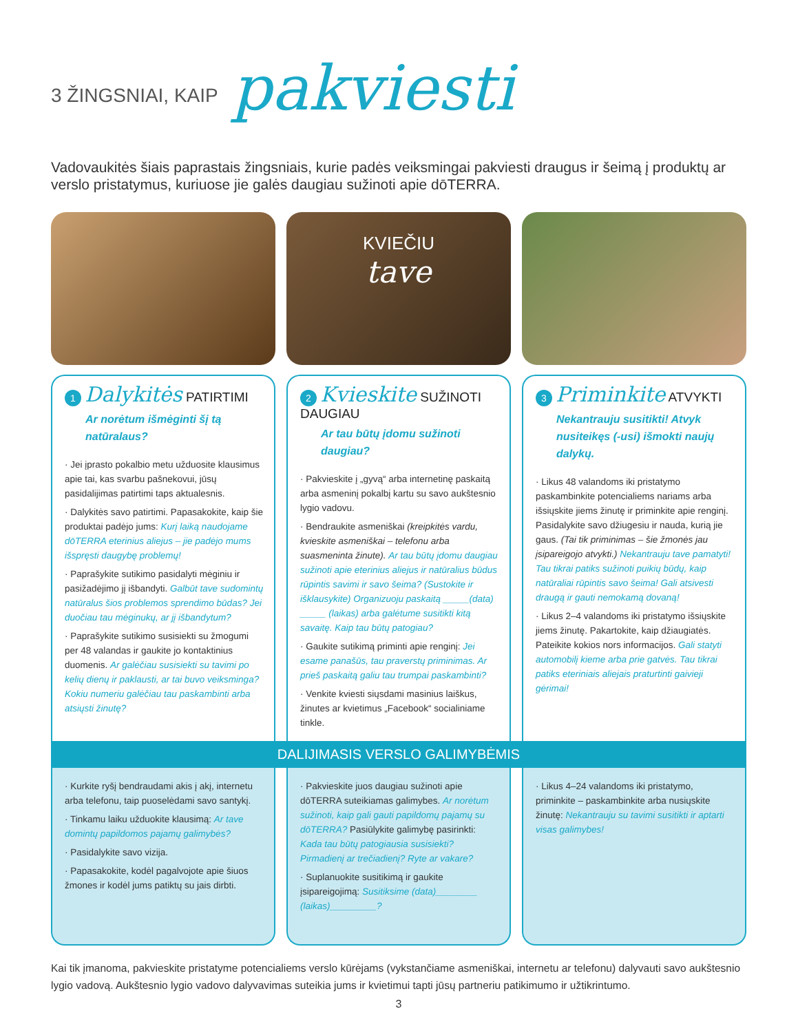3 ŽINGSNIAI, KAIP pakviesti
Vadovaukitės šiais paprastais žingsniais, kurie padės veiksmingai pakviesti draugus ir šeimą į produktų ar verslo pristatymus, kuriuose jie galės daugiau sužinoti apie dōTERRA.
KVIEČIU
tave
1 Dalykitės PATIRTIMI
Ar norėtum išmėginti šį tą natūralaus?
· Jei įprasto pokalbio metu užduosite klausimus apie tai, kas svarbu pašnekovui, jūsų pasidalijimas patirtimi taps aktualesnis.
· Dalykitės savo patirtimi. Papasakokite, kaip šie produktai padėjo jums: Kurį laiką naudojame dōTERRA eterinius aliejus – jie padėjo mums išspręsti daugybę problemų!
· Paprašykite sutikimo pasidalyti mėginiu ir pasižadėjimo jį išbandyti. Galbūt tave sudomintų natūralus šios problemos sprendimo būdas? Jei duočiau tau mėginukų, ar jį išbandytum?
· Paprašykite sutikimo susisiekti su žmogumi per 48 valandas ir gaukite jo kontaktinius duomenis. Ar galėčiau susisiekti su tavimi po kelių dienų ir paklausti, ar tai buvo veiksminga? Kokiu numeriu galėčiau tau paskambinti arba atsiųsti žinutę?
2 Kvieskite SUŽINOTI DAUGIAU
Ar tau būtų įdomu sužinoti daugiau?
· Pakvieskite į „gyvą“ arba internetinę paskaitą arba asmeninį pokalbį kartu su savo aukštesnio lygio vadovu.
· Bendraukite asmeniškai (kreipkitės vardu, kvieskite asmeniškai – telefonu arba suasmeninta žinute). Ar tau būtų įdomu daugiau sužinoti apie eterinius aliejus ir natūralius būdus rūpintis savimi ir savo šeima? (Sustokite ir išklausykite) Organizuoju paskaitą _____(data) _____ (laikas) arba galėtume susitikti kitą savaitę. Kaip tau būtų patogiau?
· Gaukite sutikimą priminti apie renginį: Jei esame panašūs, tau praverstų priminimas. Ar prieš paskaitą galiu tau trumpai paskambinti?
· Venkite kviesti siųsdami masinius laiškus, žinutes ar kvietimus „Facebook“ socialiniame tinkle.
3 Priminkite ATVYKTI
Nekantrauju susitikti! Atvyk nusiteikęs (-usi) išmokti naujų dalykų.
· Likus 48 valandoms iki pristatymo paskambinkite potencialiems nariams arba išsiųskite jiems žinutę ir priminkite apie renginį. Pasidalykite savo džiugesiu ir nauda, kurią jie gaus. (Tai tik priminimas – šie žmonės jau įsipareigojo atvykti.) Nekantrauju tave pamatyti! Tau tikrai patiks sužinoti puikių būdų, kaip natūraliai rūpintis savo šeima! Gali atsivesti draugą ir gauti nemokamą dovaną!
· Likus 2–4 valandoms iki pristatymo išsiųskite jiems žinutę. Pakartokite, kaip džiaugiatės. Pateikite kokios nors informacijos. Gali statyti automobilį kieme arba prie gatvės. Tau tikrai patiks eteriniais aliejais praturtinti gaivieji gėrimai!
DALIJIMASIS VERSLO GALIMYBĖMIS
· Kurkite ryšį bendraudami akis į akį, internetu arba telefonu, taip puoselėdami savo santykį.
· Tinkamu laiku užduokite klausimą: Ar tave domintų papildomos pajamų galimybės?
· Pasidalykite savo vizija.
· Papasakokite, kodėl pagalvojote apie šiuos žmones ir kodėl jums patiktų su jais dirbti.
· Pakvieskite juos daugiau sužinoti apie dōTERRA suteikiamas galimybes. Ar norėtum sužinoti, kaip gali gauti papildomų pajamų su dōTERRA? Pasiūlykite galimybę pasirinkti: Kada tau būtų patogiausia susisiekti? Pirmadienį ar trečiadienį? Ryte ar vakare?
· Suplanuokite susitikimą ir gaukite įsipareigojimą: Susitiksime (data)________ (laikas)_________?
· Likus 4–24 valandoms iki pristatymo, priminkite – paskambinkite arba nusiųskite žinutę: Nekantrauju su tavimi susitikti ir aptarti visas galimybes!
Kai tik įmanoma, pakvieskite pristatyme potencialiems verslo kūrėjams (vykstančiame asmeniškai, internetu ar telefonu) dalyvauti savo aukštesnio lygio vadovą. Aukštesnio lygio vadovo dalyvavimas suteikia jums ir kvietimui tapti jūsų partneriu patikimumo ir užtikrintumo.
3